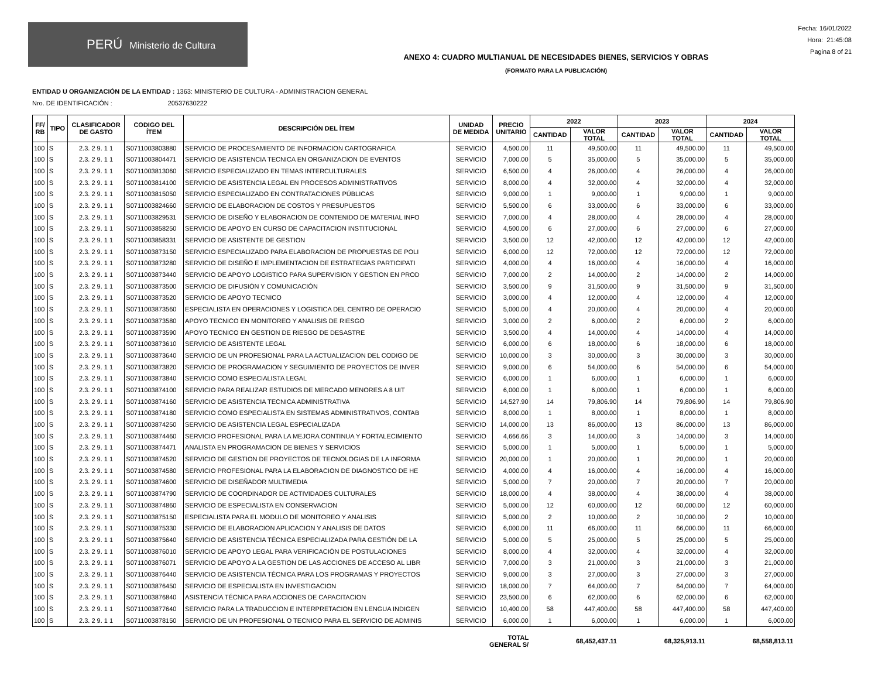PERÚ Ministerio de Cultura
Fecha: 16/01/2022
Hora: 21:45:08
Pagina 8 of 21
ANEXO 4: CUADRO MULTIANUAL DE NECESIDADES BIENES, SERVICIOS Y OBRAS
(FORMATO PARA LA PUBLICACIÓN)
ENTIDAD U ORGANIZACIÓN DE LA ENTIDAD : 1363: MINISTERIO DE CULTURA - ADMINISTRACION GENERAL
Nro. DE IDENTIFICACIÓN : 20537630222
| FF/ RB | TIPO | CLASIFICADOR DE GASTO | CODIGO DEL ÍTEM | DESCRIPCIÓN DEL ÍTEM | UNIDAD DE MEDIDA | PRECIO UNITARIO | 2022 | | 2023 | | 2024 | |
| --- | --- | --- | --- | --- | --- | --- | --- | --- | --- | --- | --- | --- |
| | | | | | | | CANTIDAD | VALOR TOTAL | CANTIDAD | VALOR TOTAL | CANTIDAD | VALOR TOTAL |
| 100 | S | 2.3. 2 9. 1 1 | S0711003803880 | SERVICIO DE PROCESAMIENTO DE INFORMACION CARTOGRAFICA | SERVICIO | 4,500.00 | 11 | 49,500.00 | 11 | 49,500.00 | 11 | 49,500.00 |
| 100 | S | 2.3. 2 9. 1 1 | S0711003804471 | SERVICIO DE ASISTENCIA TECNICA EN ORGANIZACION DE EVENTOS | SERVICIO | 7,000.00 | 5 | 35,000.00 | 5 | 35,000.00 | 5 | 35,000.00 |
| 100 | S | 2.3. 2 9. 1 1 | S0711003813060 | SERVICIO ESPECIALIZADO EN TEMAS INTERCULTURALES | SERVICIO | 6,500.00 | 4 | 26,000.00 | 4 | 26,000.00 | 4 | 26,000.00 |
| 100 | S | 2.3. 2 9. 1 1 | S0711003814100 | SERVICIO DE ASISTENCIA LEGAL EN PROCESOS ADMINISTRATIVOS | SERVICIO | 8,000.00 | 4 | 32,000.00 | 4 | 32,000.00 | 4 | 32,000.00 |
| 100 | S | 2.3. 2 9. 1 1 | S0711003815050 | SERVICIO ESPECIALIZADO EN CONTRATACIONES PÚBLICAS | SERVICIO | 9,000.00 | 1 | 9,000.00 | 1 | 9,000.00 | 1 | 9,000.00 |
| 100 | S | 2.3. 2 9. 1 1 | S0711003824660 | SERVICIO DE ELABORACION DE COSTOS Y PRESUPUESTOS | SERVICIO | 5,500.00 | 6 | 33,000.00 | 6 | 33,000.00 | 6 | 33,000.00 |
| 100 | S | 2.3. 2 9. 1 1 | S0711003829531 | SERVICIO DE DISEÑO Y ELABORACION DE CONTENIDO DE MATERIAL INFO | SERVICIO | 7,000.00 | 4 | 28,000.00 | 4 | 28,000.00 | 4 | 28,000.00 |
| 100 | S | 2.3. 2 9. 1 1 | S0711003858250 | SERVICIO DE APOYO EN CURSO DE CAPACITACION INSTITUCIONAL | SERVICIO | 4,500.00 | 6 | 27,000.00 | 6 | 27,000.00 | 6 | 27,000.00 |
| 100 | S | 2.3. 2 9. 1 1 | S0711003858331 | SERVICIO DE ASISTENTE DE GESTION | SERVICIO | 3,500.00 | 12 | 42,000.00 | 12 | 42,000.00 | 12 | 42,000.00 |
| 100 | S | 2.3. 2 9. 1 1 | S0711003873150 | SERVICIO ESPECIALIZADO PARA ELABORACION DE PROPUESTAS DE POLI | SERVICIO | 6,000.00 | 12 | 72,000.00 | 12 | 72,000.00 | 12 | 72,000.00 |
| 100 | S | 2.3. 2 9. 1 1 | S0711003873280 | SERVICIO DE DISEÑO E IMPLEMENTACION DE ESTRATEGIAS PARTICIPATI | SERVICIO | 4,000.00 | 4 | 16,000.00 | 4 | 16,000.00 | 4 | 16,000.00 |
| 100 | S | 2.3. 2 9. 1 1 | S0711003873440 | SERVICIO DE APOYO LOGISTICO PARA SUPERVISION Y GESTION EN PROD | SERVICIO | 7,000.00 | 2 | 14,000.00 | 2 | 14,000.00 | 2 | 14,000.00 |
| 100 | S | 2.3. 2 9. 1 1 | S0711003873500 | SERVICIO DE DIFUSIÓN Y COMUNICACIÓN | SERVICIO | 3,500.00 | 9 | 31,500.00 | 9 | 31,500.00 | 9 | 31,500.00 |
| 100 | S | 2.3. 2 9. 1 1 | S0711003873520 | SERVICIO DE APOYO TECNICO | SERVICIO | 3,000.00 | 4 | 12,000.00 | 4 | 12,000.00 | 4 | 12,000.00 |
| 100 | S | 2.3. 2 9. 1 1 | S0711003873560 | ESPECIALISTA EN OPERACIONES Y LOGISTICA DEL CENTRO DE OPERACIO | SERVICIO | 5,000.00 | 4 | 20,000.00 | 4 | 20,000.00 | 4 | 20,000.00 |
| 100 | S | 2.3. 2 9. 1 1 | S0711003873580 | APOYO TECNICO EN MONITOREO Y ANALISIS DE RIESGO | SERVICIO | 3,000.00 | 2 | 6,000.00 | 2 | 6,000.00 | 2 | 6,000.00 |
| 100 | S | 2.3. 2 9. 1 1 | S0711003873590 | APOYO TECNICO EN GESTION DE RIESGO DE DESASTRE | SERVICIO | 3,500.00 | 4 | 14,000.00 | 4 | 14,000.00 | 4 | 14,000.00 |
| 100 | S | 2.3. 2 9. 1 1 | S0711003873610 | SERVICIO DE ASISTENTE LEGAL | SERVICIO | 6,000.00 | 6 | 18,000.00 | 6 | 18,000.00 | 6 | 18,000.00 |
| 100 | S | 2.3. 2 9. 1 1 | S0711003873640 | SERVICIO DE UN PROFESIONAL PARA LA ACTUALIZACION DEL CODIGO DE | SERVICIO | 10,000.00 | 3 | 30,000.00 | 3 | 30,000.00 | 3 | 30,000.00 |
| 100 | S | 2.3. 2 9. 1 1 | S0711003873820 | SERVICIO DE PROGRAMACION Y SEGUIMIENTO DE PROYECTOS DE INVER | SERVICIO | 9,000.00 | 6 | 54,000.00 | 6 | 54,000.00 | 6 | 54,000.00 |
| 100 | S | 2.3. 2 9. 1 1 | S0711003873840 | SERVICIO COMO ESPECIALISTA LEGAL | SERVICIO | 6,000.00 | 1 | 6,000.00 | 1 | 6,000.00 | 1 | 6,000.00 |
| 100 | S | 2.3. 2 9. 1 1 | S0711003874100 | SERVICIO PARA REALIZAR ESTUDIOS DE MERCADO MENORES A 8 UIT | SERVICIO | 6,000.00 | 1 | 6,000.00 | 1 | 6,000.00 | 1 | 6,000.00 |
| 100 | S | 2.3. 2 9. 1 1 | S0711003874160 | SERVICIO DE ASISTENCIA TECNICA ADMINISTRATIVA | SERVICIO | 14,527.90 | 14 | 79,806.90 | 14 | 79,806.90 | 14 | 79,806.90 |
| 100 | S | 2.3. 2 9. 1 1 | S0711003874180 | SERVICIO COMO ESPECIALISTA EN SISTEMAS ADMINISTRATIVOS, CONTAB | SERVICIO | 8,000.00 | 1 | 8,000.00 | 1 | 8,000.00 | 1 | 8,000.00 |
| 100 | S | 2.3. 2 9. 1 1 | S0711003874250 | SERVICIO DE ASISTENCIA LEGAL ESPECIALIZADA | SERVICIO | 14,000.00 | 13 | 86,000.00 | 13 | 86,000.00 | 13 | 86,000.00 |
| 100 | S | 2.3. 2 9. 1 1 | S0711003874460 | SERVICIO PROFESIONAL PARA LA MEJORA CONTINUA Y FORTALECIMIENTO | SERVICIO | 4,666.66 | 3 | 14,000.00 | 3 | 14,000.00 | 3 | 14,000.00 |
| 100 | S | 2.3. 2 9. 1 1 | S0711003874471 | ANALISTA EN PROGRAMACION DE BIENES Y SERVICIOS | SERVICIO | 5,000.00 | 1 | 5,000.00 | 1 | 5,000.00 | 1 | 5,000.00 |
| 100 | S | 2.3. 2 9. 1 1 | S0711003874520 | SERVICIO DE GESTION DE PROYECTOS DE TECNOLOGIAS DE LA INFORMA | SERVICIO | 20,000.00 | 1 | 20,000.00 | 1 | 20,000.00 | 1 | 20,000.00 |
| 100 | S | 2.3. 2 9. 1 1 | S0711003874580 | SERVICIO PROFESIONAL PARA LA ELABORACION DE DIAGNOSTICO DE HE | SERVICIO | 4,000.00 | 4 | 16,000.00 | 4 | 16,000.00 | 4 | 16,000.00 |
| 100 | S | 2.3. 2 9. 1 1 | S0711003874600 | SERVICIO DE DISEÑADOR MULTIMEDIA | SERVICIO | 5,000.00 | 7 | 20,000.00 | 7 | 20,000.00 | 7 | 20,000.00 |
| 100 | S | 2.3. 2 9. 1 1 | S0711003874790 | SERVICIO DE COORDINADOR DE ACTIVIDADES CULTURALES | SERVICIO | 18,000.00 | 4 | 38,000.00 | 4 | 38,000.00 | 4 | 38,000.00 |
| 100 | S | 2.3. 2 9. 1 1 | S0711003874860 | SERVICIO DE ESPECIALISTA EN CONSERVACION | SERVICIO | 5,000.00 | 12 | 60,000.00 | 12 | 60,000.00 | 12 | 60,000.00 |
| 100 | S | 2.3. 2 9. 1 1 | S0711003875150 | ESPECIALISTA PARA EL MODULO DE MONITOREO Y ANALISIS | SERVICIO | 5,000.00 | 2 | 10,000.00 | 2 | 10,000.00 | 2 | 10,000.00 |
| 100 | S | 2.3. 2 9. 1 1 | S0711003875330 | SERVICIO DE ELABORACION APLICACION Y ANALISIS DE DATOS | SERVICIO | 6,000.00 | 11 | 66,000.00 | 11 | 66,000.00 | 11 | 66,000.00 |
| 100 | S | 2.3. 2 9. 1 1 | S0711003875640 | SERVICIO DE ASISTENCIA TÉCNICA ESPECIALIZADA PARA GESTIÓN DE LA | SERVICIO | 5,000.00 | 5 | 25,000.00 | 5 | 25,000.00 | 5 | 25,000.00 |
| 100 | S | 2.3. 2 9. 1 1 | S0711003876010 | SERVICIO DE APOYO LEGAL PARA VERIFICACIÓN DE POSTULACIONES | SERVICIO | 8,000.00 | 4 | 32,000.00 | 4 | 32,000.00 | 4 | 32,000.00 |
| 100 | S | 2.3. 2 9. 1 1 | S0711003876071 | SERVICIO DE APOYO A LA GESTION DE LAS ACCIONES DE ACCESO AL LIBR | SERVICIO | 7,000.00 | 3 | 21,000.00 | 3 | 21,000.00 | 3 | 21,000.00 |
| 100 | S | 2.3. 2 9. 1 1 | S0711003876440 | SERVICIO DE ASISTENCIA TÉCNICA PARA LOS PROGRAMAS Y PROYECTOS | SERVICIO | 9,000.00 | 3 | 27,000.00 | 3 | 27,000.00 | 3 | 27,000.00 |
| 100 | S | 2.3. 2 9. 1 1 | S0711003876450 | SERVICIO DE ESPECIALISTA EN INVESTIGACION | SERVICIO | 18,000.00 | 7 | 64,000.00 | 7 | 64,000.00 | 7 | 64,000.00 |
| 100 | S | 2.3. 2 9. 1 1 | S0711003876840 | ASISTENCIA TÉCNICA PARA ACCIONES DE CAPACITACION | SERVICIO | 23,500.00 | 6 | 62,000.00 | 6 | 62,000.00 | 6 | 62,000.00 |
| 100 | S | 2.3. 2 9. 1 1 | S0711003877640 | SERVICIO PARA LA TRADUCCION E INTERPRETACION EN LENGUA INDIGEN | SERVICIO | 10,400.00 | 58 | 447,400.00 | 58 | 447,400.00 | 58 | 447,400.00 |
| 100 | S | 2.3. 2 9. 1 1 | S0711003878150 | SERVICIO DE UN PROFESIONAL O TECNICO PARA EL SERVICIO DE ADMINIS | SERVICIO | 6,000.00 | 1 | 6,000.00 | 1 | 6,000.00 | 1 | 6,000.00 |
| TOTAL GENERAL S/ | | | | | | | | 68,452,437.11 | | 68,325,913.11 | | 68,558,813.11 |